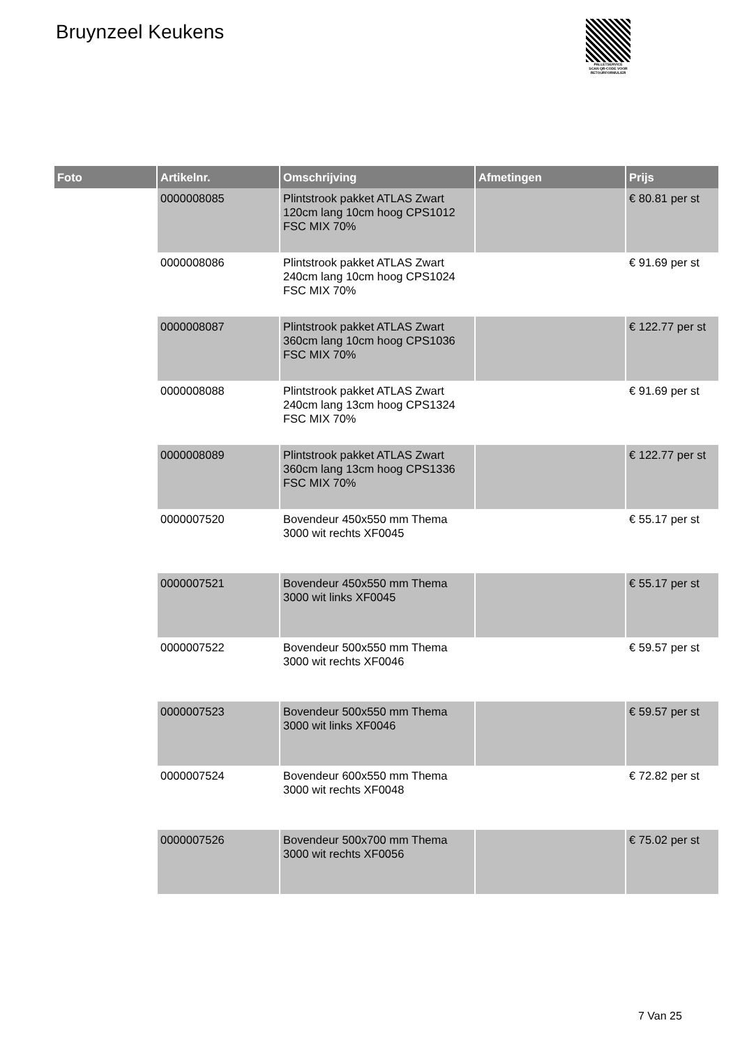Bruynzeel Keukens
PALLETSERVICE
SCAN QR-CODE VOOR RETOURFORMULIER
| Foto | Artikelnr. | Omschrijving | Afmetingen | Prijs |
| --- | --- | --- | --- | --- |
| | 0000008085 | Plintstrook pakket ATLAS Zwart 120cm lang 10cm hoog CPS1012 FSC MIX 70% | | € 80.81 per st |
| | 0000008086 | Plintstrook pakket ATLAS Zwart 240cm lang 10cm hoog CPS1024 FSC MIX 70% | | € 91.69 per st |
| | 0000008087 | Plintstrook pakket ATLAS Zwart 360cm lang 10cm hoog CPS1036 FSC MIX 70% | | € 122.77 per st |
| | 0000008088 | Plintstrook pakket ATLAS Zwart 240cm lang 13cm hoog CPS1324 FSC MIX 70% | | € 91.69 per st |
| | 0000008089 | Plintstrook pakket ATLAS Zwart 360cm lang 13cm hoog CPS1336 FSC MIX 70% | | € 122.77 per st |
| | 0000007520 | Bovendeur 450x550 mm Thema 3000 wit rechts XF0045 | | € 55.17 per st |
| | 0000007521 | Bovendeur 450x550 mm Thema 3000 wit links XF0045 | | € 55.17 per st |
| | 0000007522 | Bovendeur 500x550 mm Thema 3000 wit rechts XF0046 | | € 59.57 per st |
| | 0000007523 | Bovendeur 500x550 mm Thema 3000 wit links XF0046 | | € 59.57 per st |
| | 0000007524 | Bovendeur 600x550 mm Thema 3000 wit rechts XF0048 | | € 72.82 per st |
| | 0000007526 | Bovendeur 500x700 mm Thema 3000 wit rechts XF0056 | | € 75.02 per st |
7 Van 25